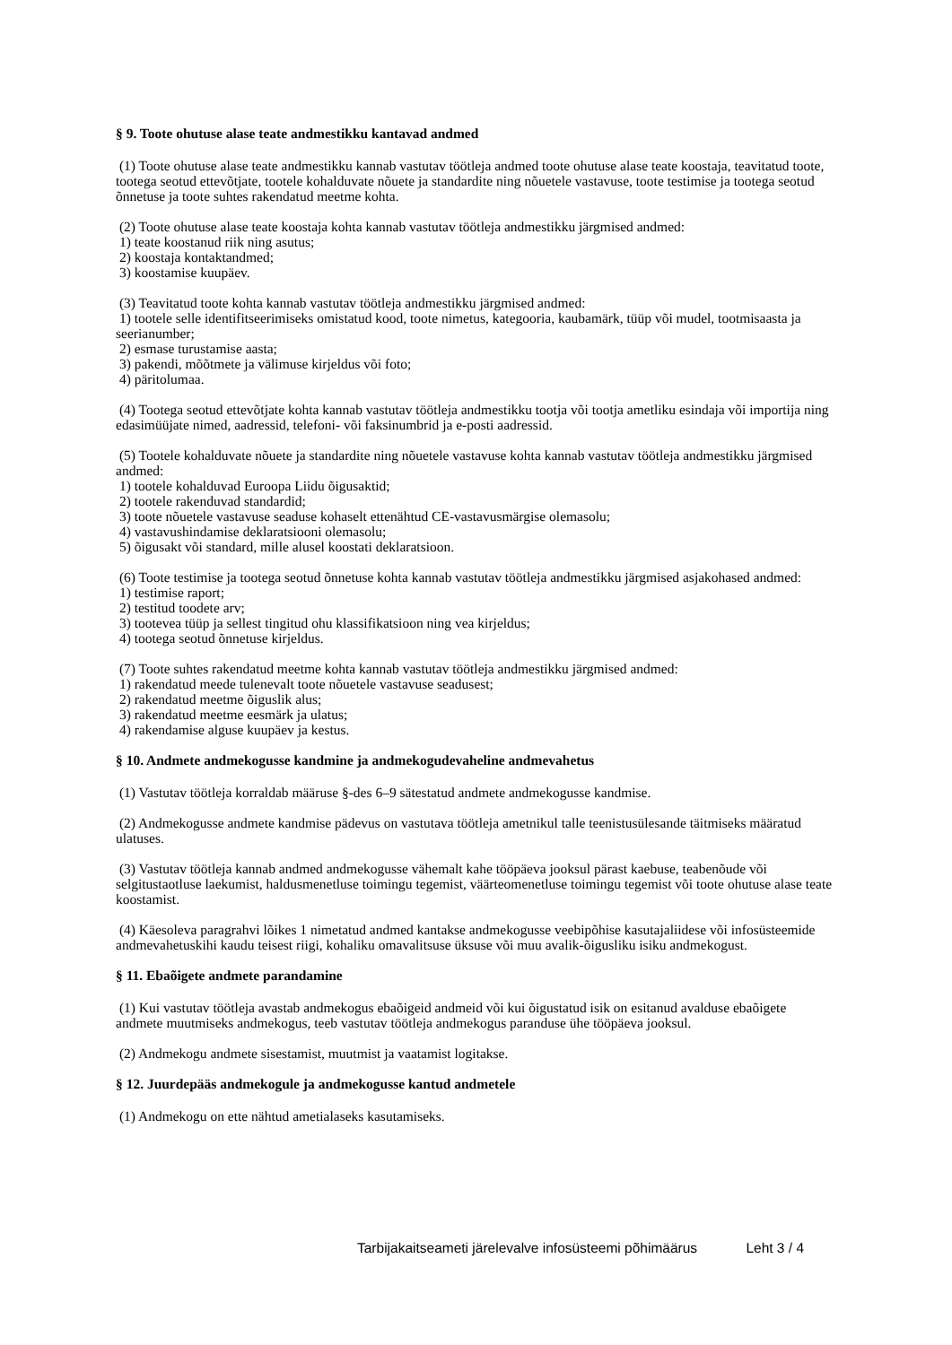§ 9. Toote ohutuse alase teate andmestikku kantavad andmed
(1) Toote ohutuse alase teate andmestikku kannab vastutav töötleja andmed toote ohutuse alase teate koostaja, teavitatud toote, tootega seotud ettevõtjate, tootele kohalduvate nõuete ja standardite ning nõuetele vastavuse, toote testimise ja tootega seotud õnnetuse ja toote suhtes rakendatud meetme kohta.
(2) Toote ohutuse alase teate koostaja kohta kannab vastutav töötleja andmestikku järgmised andmed:
1) teate koostanud riik ning asutus;
2) koostaja kontaktandmed;
3) koostamise kuupäev.
(3) Teavitatud toote kohta kannab vastutav töötleja andmestikku järgmised andmed:
1) tootele selle identifitseerimiseks omistatud kood, toote nimetus, kategooria, kaubamärk, tüüp või mudel, tootmisaasta ja seerianumber;
2) esmase turustamise aasta;
3) pakendi, mõõtmete ja välimuse kirjeldus või foto;
4) päritolumaa.
(4) Tootega seotud ettevõtjate kohta kannab vastutav töötleja andmestikku tootja või tootja ametliku esindaja või importija ning edasimüüjate nimed, aadressid, telefoni- või faksinumbrid ja e-posti aadressid.
(5) Tootele kohalduvate nõuete ja standardite ning nõuetele vastavuse kohta kannab vastutav töötleja andmestikku järgmised andmed:
1) tootele kohalduvad Euroopa Liidu õigusaktid;
2) tootele rakenduvad standardid;
3) toote nõuetele vastavuse seaduse kohaselt ettenähtud CE-vastavusmärgise olemasolu;
4) vastavushindamise deklaratsiooni olemasolu;
5) õigusakt või standard, mille alusel koostati deklaratsioon.
(6) Toote testimise ja tootega seotud õnnetuse kohta kannab vastutav töötleja andmestikku järgmised asjakohased andmed:
1) testimise raport;
2) testitud toodete arv;
3) tootevea tüüp ja sellest tingitud ohu klassifikatsioon ning vea kirjeldus;
4) tootega seotud õnnetuse kirjeldus.
(7) Toote suhtes rakendatud meetme kohta kannab vastutav töötleja andmestikku järgmised andmed:
1) rakendatud meede tulenevalt toote nõuetele vastavuse seadusest;
2) rakendatud meetme õiguslik alus;
3) rakendatud meetme eesmärk ja ulatus;
4) rakendamise alguse kuupäev ja kestus.
§ 10. Andmete andmekogusse kandmine ja andmekogudevaheline andmevahetus
(1) Vastutav töötleja korraldab määruse §-des 6–9 sätestatud andmete andmekogusse kandmise.
(2) Andmekogusse andmete kandmise pädevus on vastutava töötleja ametnikul talle teenistusülesande täitmiseks määratud ulatuses.
(3) Vastutav töötleja kannab andmed andmekogusse vähemalt kahe tööpäeva jooksul pärast kaebuse, teabenõude või selgitustaotluse laekumist, haldusmenetluse toimingu tegemist, väärteomenetluse toimingu tegemist või toote ohutuse alase teate koostamist.
(4) Käesoleva paragrahvi lõikes 1 nimetatud andmed kantakse andmekogusse veebipõhise kasutajaliidese või infosüsteemide andmevahetuskihi kaudu teisest riigi, kohaliku omavalitsuse üksuse või muu avalik-õigusliku isiku andmekogust.
§ 11. Ebaõigete andmete parandamine
(1) Kui vastutav töötleja avastab andmekogus ebaõigeid andmeid või kui õigustatud isik on esitanud avalduse ebaõigete andmete muutmiseks andmekogus, teeb vastutav töötleja andmekogus paranduse ühe tööpäeva jooksul.
(2) Andmekogu andmete sisestamist, muutmist ja vaatamist logitakse.
§ 12. Juurdepääs andmekogule ja andmekogusse kantud andmetele
(1) Andmekogu on ette nähtud ametialaseks kasutamiseks.
Tarbijakaitseameti järelevalve infosüsteemi põhimäärus Leht 3 / 4